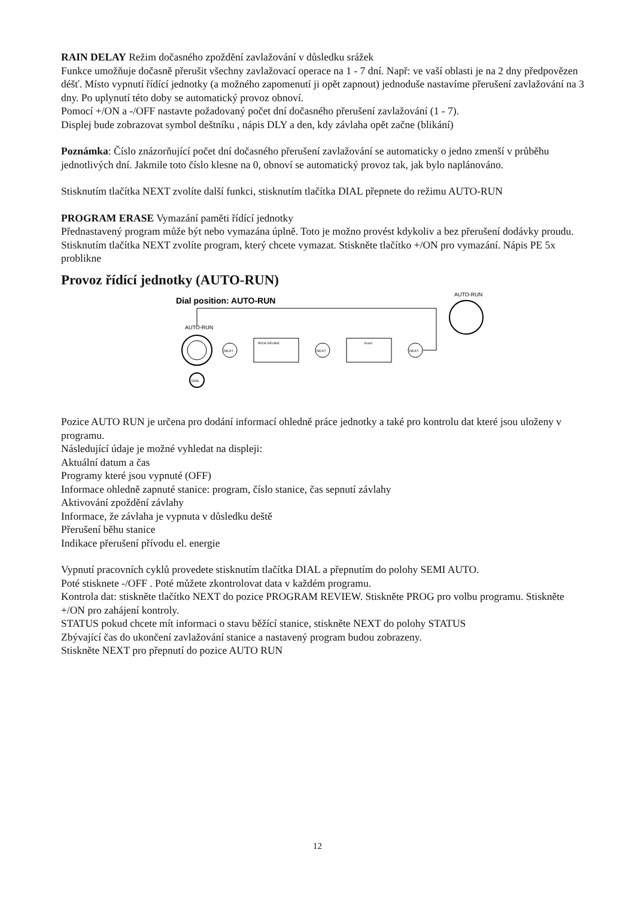RAIN DELAY Režim dočasného zpoždění zavlažování v důsledku srážek
Funkce umožňuje dočasně přerušit všechny zavlažovací operace na 1 - 7 dní. Např: ve vaší oblasti je na 2 dny předpovězen déšť. Místo vypnutí řídící jednotky (a možného zapomenutí ji opět zapnout) jednoduše nastavíme přerušení zavlažování na 3 dny. Po uplynutí této doby se automatický provoz obnoví.
Pomocí +/ON a -/OFF nastavte požadovaný počet dní dočasného přerušení zavlažování (1 - 7).
Displej bude zobrazovat symbol deštníku , nápis DLY a den, kdy závlaha opět začne (blikání)
Poznámka: Číslo znázorňující počet dní dočasného přerušení zavlažování se automaticky o jedno zmenší v průběhu jednotlivých dní. Jakmile toto číslo klesne na 0, obnoví se automatický provoz tak, jak bylo naplánováno.
Stisknutím tlačítka NEXT zvolíte další funkci, stisknutím tlačítka DIAL přepnete do režimu AUTO-RUN
PROGRAM ERASE Vymazání paměti řídící jednotky
Přednastavený program může být nebo vymazána úplně. Toto je možno provést kdykoliv a bez přerušení dodávky proudu.
Stisknutím tlačítka NEXT zvolíte program, který chcete vymazat. Stiskněte tlačítko +/ON pro vymazání. Nápis PE 5x problikne
Provoz řídící jednotky (AUTO-RUN)
Dial position: AUTO-RUN
AUTO-RUN
NEXT
PROG REVIEW
NEXT
Event
NEXT
DIAL
AUTO-RUN
Pozice AUTO RUN je určena pro dodání informací ohledně práce jednotky a také pro kontrolu dat které jsou uloženy v programu.
Následující údaje je možné vyhledat na displeji:
Aktuální datum a čas
Programy které jsou vypnuté (OFF)
Informace ohledně zapnuté stanice: program, číslo stanice, čas sepnutí závlahy
Aktivování zpoždění závlahy
Informace, že závlaha je vypnuta v důsledku deště
Přerušení běhu stanice
Indikace přerušení přívodu el. energie
Vypnutí pracovních cyklů provedete stisknutím tlačítka DIAL a přepnutím do polohy SEMI AUTO.
Poté stisknete -/OFF . Poté můžete zkontrolovat data v každém programu.
Kontrola dat: stiskněte tlačítko NEXT do pozice PROGRAM REVIEW. Stiskněte PROG pro volbu programu. Stiskněte +/ON pro zahájení kontroly.
STATUS pokud chcete mít informaci o stavu běžící stanice, stiskněte NEXT do polohy STATUS
Zbývající čas do ukončení zavlažování stanice a nastavený program budou zobrazeny.
Stiskněte NEXT pro přepnutí do pozice AUTO RUN
12